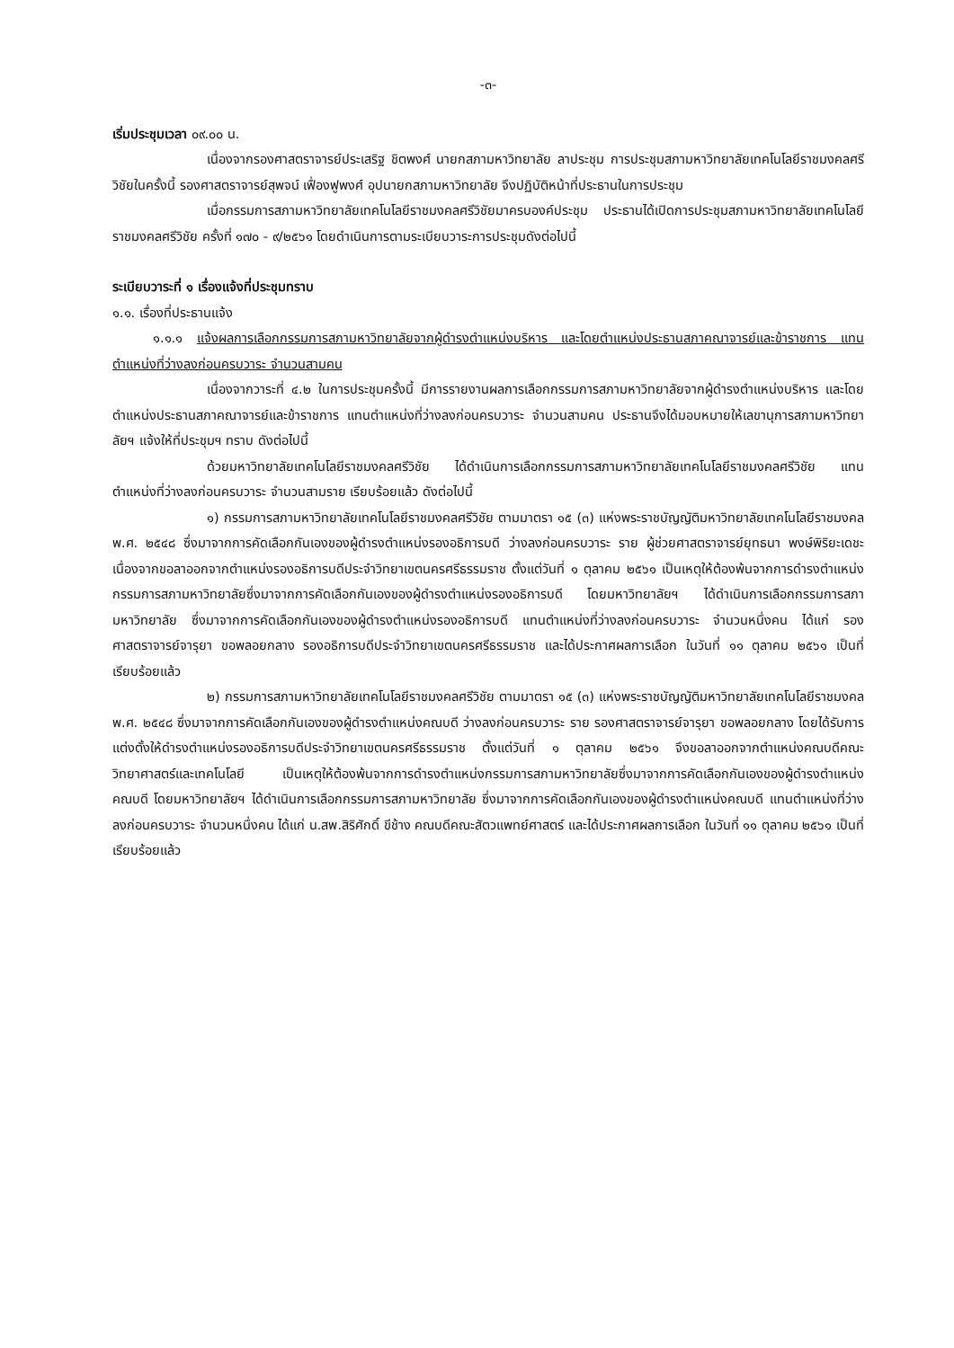-๓-
เริ่มประชุมเวลา ๐๙.๐๐ น.
เนื่องจากรองศาสตราจารย์ประเสริฐ ชิตพงศ์ นายกสภามหาวิทยาลัย ลาประชุม การประชุมสภามหาวิทยาลัยเทคโนโลยีราชมงคลศรีวิชัยในครั้งนี้ รองศาสตราจารย์สุพจน์ เฟื่องฟูพงศ์ อุปนายกสภามหาวิทยาลัย จึงปฏิบัติหน้าที่ประธานในการประชุม
เมื่อกรรมการสภามหาวิทยาลัยเทคโนโลยีราชมงคลศรีวิชัยมาครบองค์ประชุม ประธานได้เปิดการประชุมสภามหาวิทยาลัยเทคโนโลยีราชมงคลศรีวิชัย ครั้งที่ ๑๗๐ - ๙/๒๕๖๑ โดยดำเนินการตามระเบียบวาระการประชุมดังต่อไปนี้
ระเบียบวาระที่ ๑ เรื่องแจ้งที่ประชุมทราบ
๑.๑. เรื่องที่ประธานแจ้ง
๑.๑.๑ แจ้งผลการเลือกกรรมการสภามหาวิทยาลัยจากผู้ดำรงตำแหน่งบริหาร และโดยตำแหน่งประธานสภาคณาจารย์และข้าราชการ แทนตำแหน่งที่ว่างลงก่อนครบวาระ จำนวนสามคน
เนื่องจากวาระที่ ๔.๒ ในการประชุมครั้งนี้ มีการรายงานผลการเลือกกรรมการสภามหาวิทยาลัยจากผู้ดำรงตำแหน่งบริหาร และโดยตำแหน่งประธานสภาคณาจารย์และข้าราชการ แทนตำแหน่งที่ว่างลงก่อนครบวาระ จำนวนสามคน ประธานจึงได้มอบหมายให้เลขานุการสภามหาวิทยาลัยฯ แจ้งให้ที่ประชุมฯ ทราบ ดังต่อไปนี้
ด้วยมหาวิทยาลัยเทคโนโลยีราชมงคลศรีวิชัย ได้ดำเนินการเลือกกรรมการสภามหาวิทยาลัยเทคโนโลยีราชมงคลศรีวิชัย แทนตำแหน่งที่ว่างลงก่อนครบวาระ จำนวนสามราย เรียบร้อยแล้ว ดังต่อไปนี้
๑) กรรมการสภามหาวิทยาลัยเทคโนโลยีราชมงคลศรีวิชัย ตามมาตรา ๑๕ (๓) แห่งพระราชบัญญัติมหาวิทยาลัยเทคโนโลยีราชมงคล พ.ศ. ๒๕๔๘ ซึ่งมาจากการคัดเลือกกันเองของผู้ดำรงตำแหน่งรองอธิการบดี ว่างลงก่อนครบวาระ ราย ผู้ช่วยศาสตราจารย์ยุทธนา พงษ์พิริยะเดชะ เนื่องจากขอลาออกจากตำแหน่งรองอธิการบดีประจำวิทยาเขตนครศรีธรรมราช ตั้งแต่วันที่ ๑ ตุลาคม ๒๕๖๑ เป็นเหตุให้ต้องพ้นจากการดำรงตำแหน่งกรรมการสภามหาวิทยาลัยซึ่งมาจากการคัดเลือกกันเองของผู้ดำรงตำแหน่งรองอธิการบดี โดยมหาวิทยาลัยฯ ได้ดำเนินการเลือกกรรมการสภามหาวิทยาลัย ซึ่งมาจากการคัดเลือกกันเองของผู้ดำรงตำแหน่งรองอธิการบดี แทนตำแหน่งที่ว่างลงก่อนครบวาระ จำนวนหนึ่งคน ได้แก่ รองศาสตราจารย์จารุยา ขอพลอยกลาง รองอธิการบดีประจำวิทยาเขตนครศรีธรรมราช และได้ประกาศผลการเลือก ในวันที่ ๑๑ ตุลาคม ๒๕๖๑ เป็นที่เรียบร้อยแล้ว
๒) กรรมการสภามหาวิทยาลัยเทคโนโลยีราชมงคลศรีวิชัย ตามมาตรา ๑๕ (๓) แห่งพระราชบัญญัติมหาวิทยาลัยเทคโนโลยีราชมงคล พ.ศ. ๒๕๔๘ ซึ่งมาจากการคัดเลือกกันเองของผู้ดำรงตำแหน่งคณบดี ว่างลงก่อนครบวาระ ราย รองศาสตราจารย์จารุยา ขอพลอยกลาง โดยได้รับการแต่งตั้งให้ดำรงตำแหน่งรองอธิการบดีประจำวิทยาเขตนครศรีธรรมราช ตั้งแต่วันที่ ๑ ตุลาคม ๒๕๖๑ จึงขอลาออกจากตำแหน่งคณบดีคณะวิทยาศาสตร์และเทคโนโลยี เป็นเหตุให้ต้องพ้นจากการดำรงตำแหน่งกรรมการสภามหาวิทยาลัยซึ่งมาจากการคัดเลือกกันเองของผู้ดำรงตำแหน่งคณบดี โดยมหาวิทยาลัยฯ ได้ดำเนินการเลือกกรรมการสภามหาวิทยาลัย ซึ่งมาจากการคัดเลือกกันเองของผู้ดำรงตำแหน่งคณบดี แทนตำแหน่งที่ว่างลงก่อนครบวาระ จำนวนหนึ่งคน ได้แก่ น.สพ.สิริศักดิ์ ขีช้าง คณบดีคณะสัตวแพทย์ศาสตร์ และได้ประกาศผลการเลือก ในวันที่ ๑๑ ตุลาคม ๒๕๖๑ เป็นที่เรียบร้อยแล้ว